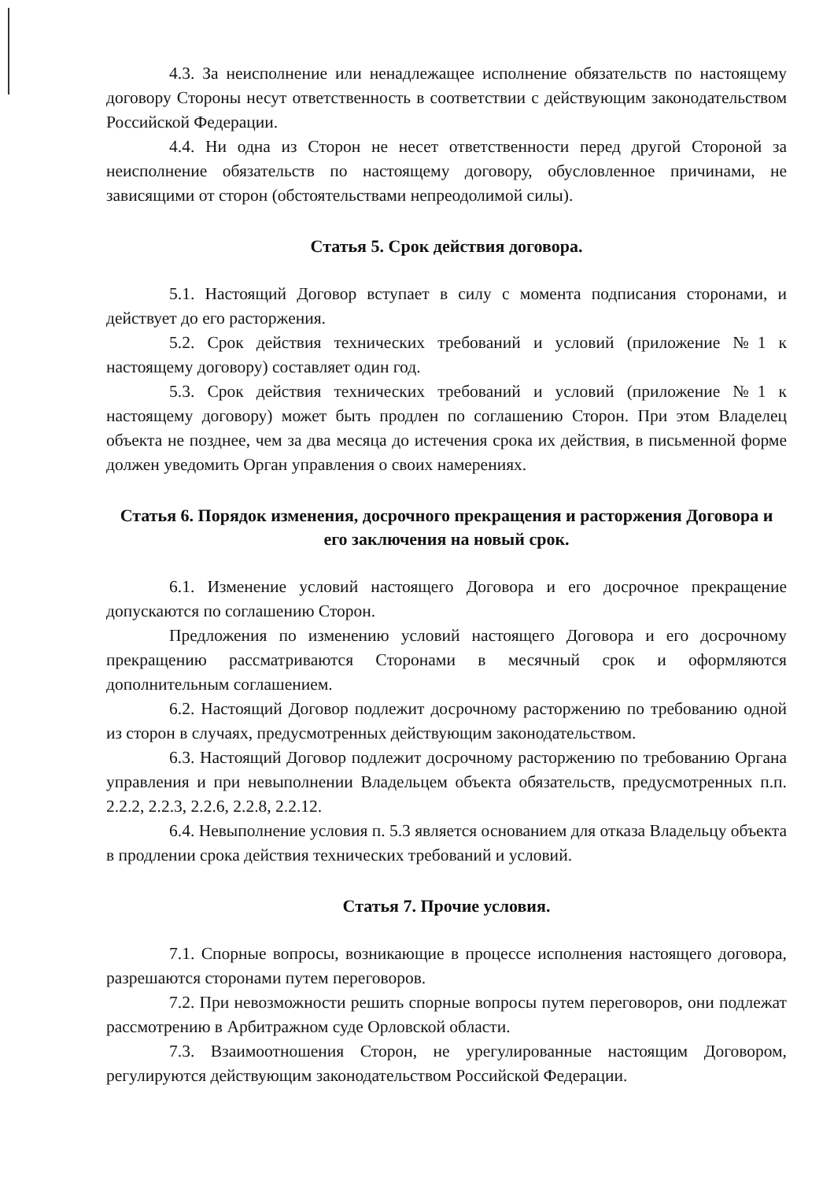4.3. За неисполнение или ненадлежащее исполнение обязательств по настоящему договору Стороны несут ответственность в соответствии с действующим законодательством Российской Федерации.
4.4. Ни одна из Сторон не несет ответственности перед другой Стороной за неисполнение обязательств по настоящему договору, обусловленное причинами, не зависящими от сторон (обстоятельствами непреодолимой силы).
Статья 5. Срок действия договора.
5.1. Настоящий Договор вступает в силу с момента подписания сторонами, и действует до его расторжения.
5.2. Срок действия технических требований и условий (приложение №1 к настоящему договору) составляет один год.
5.3. Срок действия технических требований и условий (приложение №1 к настоящему договору) может быть продлен по соглашению Сторон. При этом Владелец объекта не позднее, чем за два месяца до истечения срока их действия, в письменной форме должен уведомить Орган управления о своих намерениях.
Статья 6. Порядок изменения, досрочного прекращения и расторжения Договора и его заключения на новый срок.
6.1. Изменение условий настоящего Договора и его досрочное прекращение допускаются по соглашению Сторон.
Предложения по изменению условий настоящего Договора и его досрочному прекращению рассматриваются Сторонами в месячный срок и оформляются дополнительным соглашением.
6.2. Настоящий Договор подлежит досрочному расторжению по требованию одной из сторон в случаях, предусмотренных действующим законодательством.
6.3. Настоящий Договор подлежит досрочному расторжению по требованию Органа управления и при невыполнении Владельцем объекта обязательств, предусмотренных п.п. 2.2.2, 2.2.3, 2.2.6, 2.2.8, 2.2.12.
6.4. Невыполнение условия п. 5.3 является основанием для отказа Владельцу объекта в продлении срока действия технических требований и условий.
Статья 7. Прочие условия.
7.1. Спорные вопросы, возникающие в процессе исполнения настоящего договора, разрешаются сторонами путем переговоров.
7.2. При невозможности решить спорные вопросы путем переговоров, они подлежат рассмотрению в Арбитражном суде Орловской области.
7.3. Взаимоотношения Сторон, не урегулированные настоящим Договором, регулируются действующим законодательством Российской Федерации.